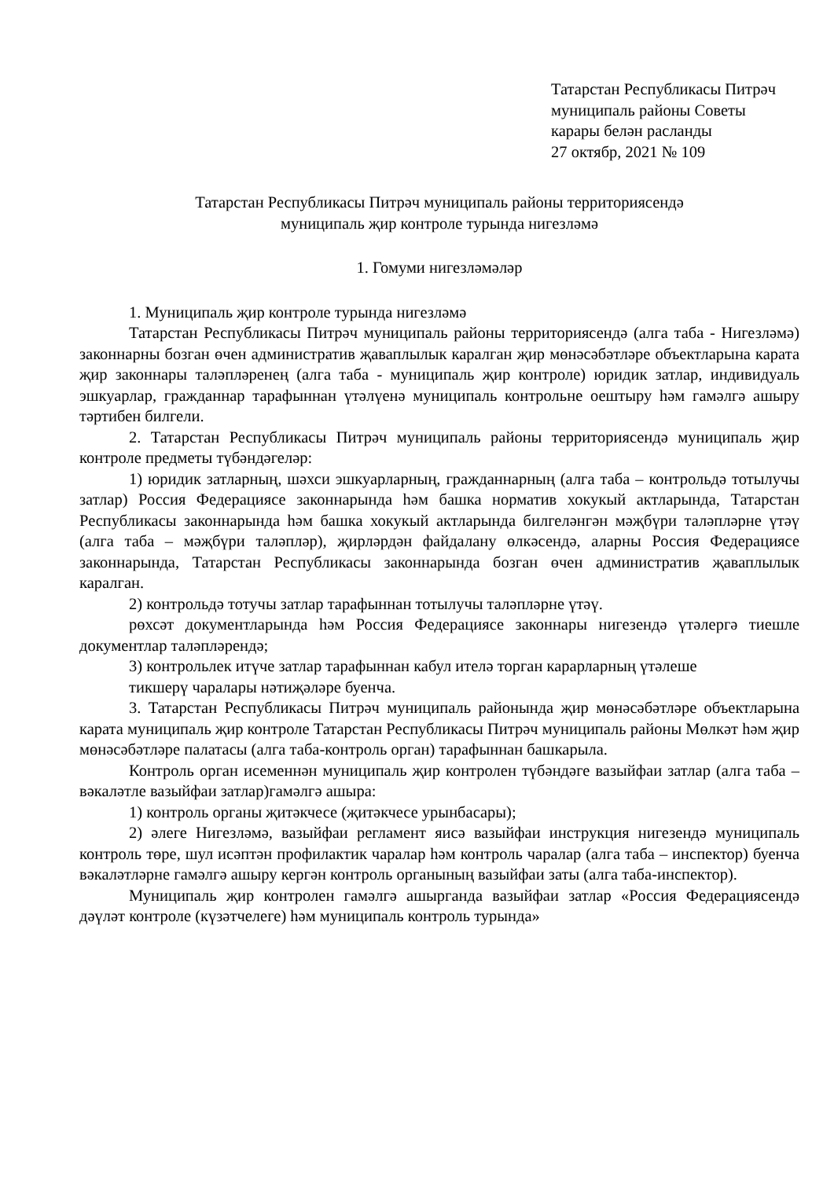Татарстан Республикасы Питрәч
муниципаль районы Советы
карары белән расланды
27 октябр, 2021 № 109
Татарстан Республикасы Питрәч муниципаль районы территориясендә
муниципаль җир контроле турында нигезләмә
1. Гомуми нигезләмәләр
1. Муниципаль җир контроле турында нигезләмә
Татарстан Республикасы Питрәч муниципаль районы территориясендә (алга таба - Нигезләмә) законнарны бозган өчен административ җаваплылык каралган җир мөнәсәбәтләре объектларына карата җир законнары таләпләренең (алга таба - муниципаль җир контроле) юридик затлар, индивидуаль эшкуарлар, гражданнар тарафыннан үтәлүенә муниципаль контрольне оештыру һәм гамәлгә ашыру тәртибен билгели.
2. Татарстан Республикасы Питрәч муниципаль районы территориясендә муниципаль җир контроле предметы түбәндәгеләр:
1) юридик затларның, шәхси эшкуарларның, гражданнарның (алга таба – контрольдә тотылучы затлар) Россия Федерациясе законнарында һәм башка норматив хокукый актларында, Татарстан Республикасы законнарында һәм башка хокукый актларында билгеләнгән мәҗбүри таләпләрне үтәү (алга таба – мәҗбүри таләпләр), җирләрдән файдалану өлкәсендә, аларны Россия Федерациясе законнарында, Татарстан Республикасы законнарында бозган өчен административ җаваплылык каралган.
2) контрольдә тотучы затлар тарафыннан тотылучы таләпләрне үтәү.
рөхсәт документларында һәм Россия Федерациясе законнары нигезендә үтәлергә тиешле документлар таләпләрендә;
3) контрольлек итүче затлар тарафыннан кабул ителә торган карарларның үтәлеше
тикшерү чаралары нәтиҗәләре буенча.
3. Татарстан Республикасы Питрәч муниципаль районында җир мөнәсәбәтләре объектларына карата муниципаль җир контроле Татарстан Республикасы Питрәч муниципаль районы Мөлкәт һәм җир мөнәсәбәтләре палатасы (алга таба-контроль орган) тарафыннан башкарыла.
Контроль орган исеменнән муниципаль җир контролен түбәндәге вазыйфаи затлар (алга таба – вәкаләтле вазыйфаи затлар)гамәлгә ашыра:
1) контроль органы җитәкчесе (җитәкчесе урынбасары);
2) әлеге Нигезләмә, вазыйфаи регламент яисә вазыйфаи инструкция нигезендә муниципаль контроль төре, шул исәптән профилактик чаралар һәм контроль чаралар (алга таба – инспектор) буенча вәкаләтләрне гамәлгә ашыру кергән контроль органының вазыйфаи заты (алга таба-инспектор).
Муниципаль җир контролен гамәлгә ашырганда вазыйфаи затлар «Россия Федерациясендә дәүләт контроле (күзәтчелеге) һәм муниципаль контроль турында»